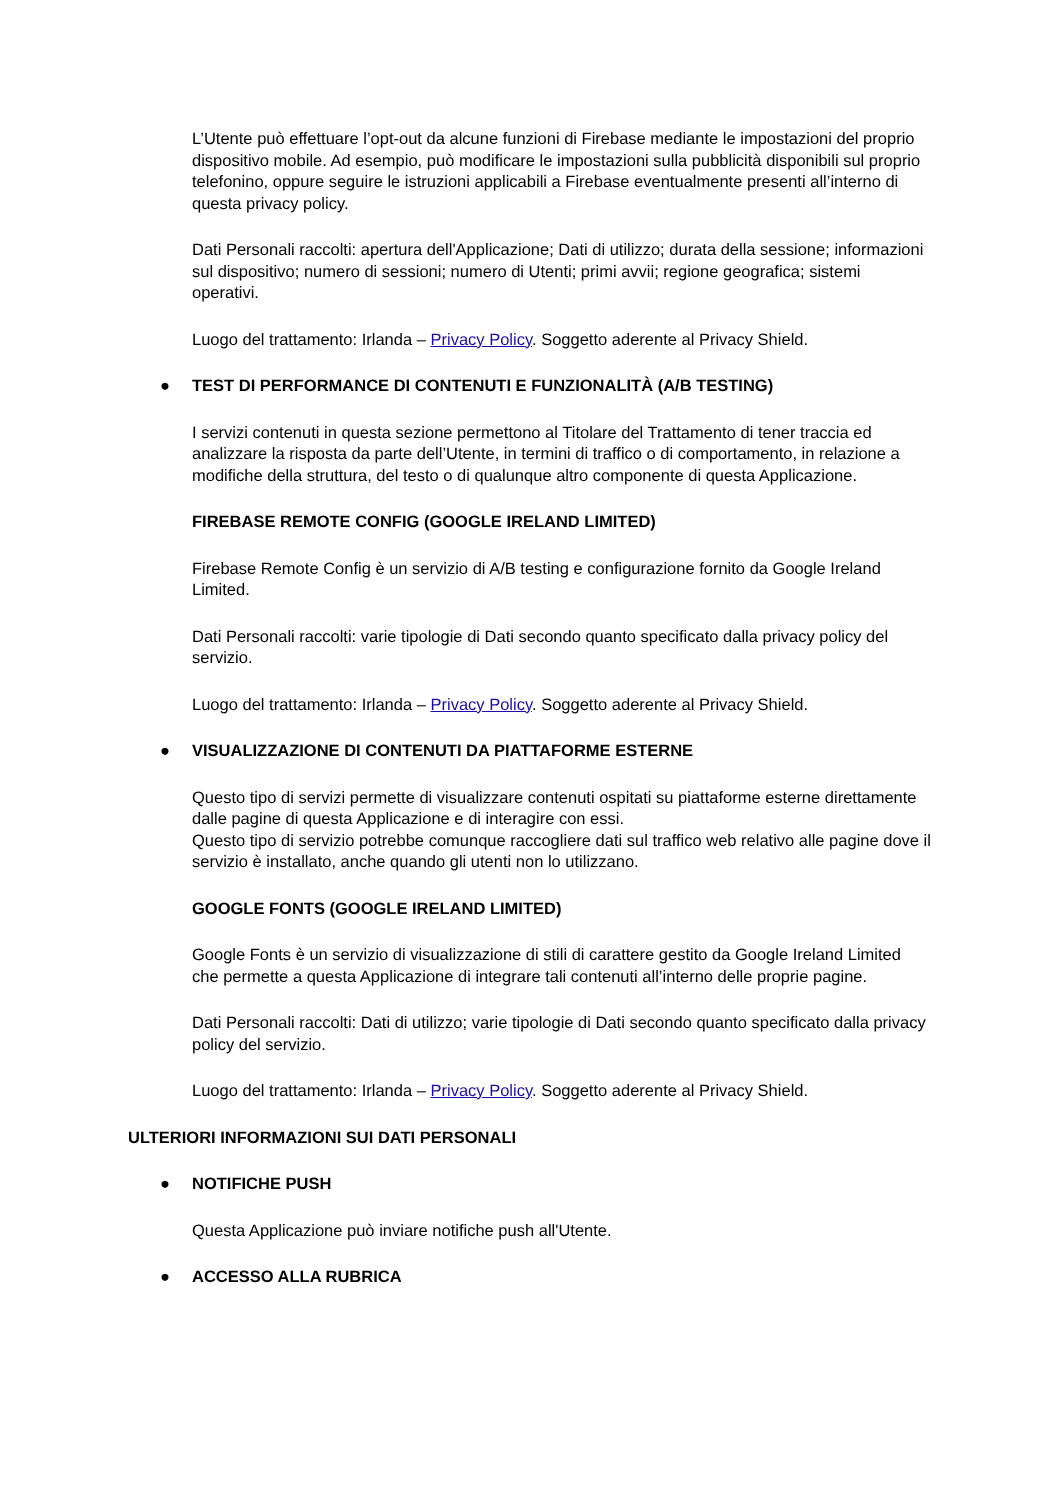L’Utente può effettuare l’opt-out da alcune funzioni di Firebase mediante le impostazioni del proprio dispositivo mobile. Ad esempio, può modificare le impostazioni sulla pubblicità disponibili sul proprio telefonino, oppure seguire le istruzioni applicabili a Firebase eventualmente presenti all’interno di questa privacy policy.
Dati Personali raccolti: apertura dell'Applicazione; Dati di utilizzo; durata della sessione; informazioni sul dispositivo; numero di sessioni; numero di Utenti; primi avvii; regione geografica; sistemi operativi.
Luogo del trattamento: Irlanda – Privacy Policy. Soggetto aderente al Privacy Shield.
● TEST DI PERFORMANCE DI CONTENUTI E FUNZIONALITÀ (A/B TESTING)
I servizi contenuti in questa sezione permettono al Titolare del Trattamento di tener traccia ed analizzare la risposta da parte dell’Utente, in termini di traffico o di comportamento, in relazione a modifiche della struttura, del testo o di qualunque altro componente di questa Applicazione.
FIREBASE REMOTE CONFIG (GOOGLE IRELAND LIMITED)
Firebase Remote Config è un servizio di A/B testing e configurazione fornito da Google Ireland Limited.
Dati Personali raccolti: varie tipologie di Dati secondo quanto specificato dalla privacy policy del servizio.
Luogo del trattamento: Irlanda – Privacy Policy. Soggetto aderente al Privacy Shield.
● VISUALIZZAZIONE DI CONTENUTI DA PIATTAFORME ESTERNE
Questo tipo di servizi permette di visualizzare contenuti ospitati su piattaforme esterne direttamente dalle pagine di questa Applicazione e di interagire con essi.
Questo tipo di servizio potrebbe comunque raccogliere dati sul traffico web relativo alle pagine dove il servizio è installato, anche quando gli utenti non lo utilizzano.
GOOGLE FONTS (GOOGLE IRELAND LIMITED)
Google Fonts è un servizio di visualizzazione di stili di carattere gestito da Google Ireland Limited che permette a questa Applicazione di integrare tali contenuti all’interno delle proprie pagine.
Dati Personali raccolti: Dati di utilizzo; varie tipologie di Dati secondo quanto specificato dalla privacy policy del servizio.
Luogo del trattamento: Irlanda – Privacy Policy. Soggetto aderente al Privacy Shield.
ULTERIORI INFORMAZIONI SUI DATI PERSONALI
● NOTIFICHE PUSH
Questa Applicazione può inviare notifiche push all'Utente.
● ACCESSO ALLA RUBRICA